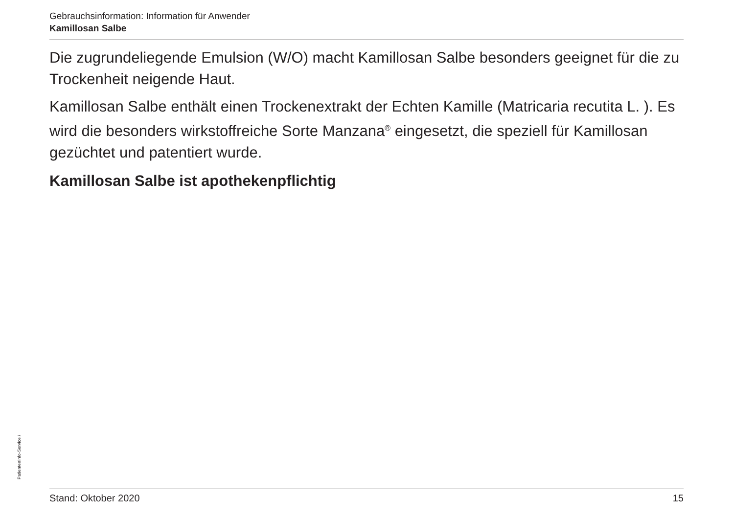Gebrauchsinformation: Information für Anwender
Kamillosan Salbe
Die zugrundeliegende Emulsion (W/O) macht Kamillosan Salbe besonders geeignet für die zu Trockenheit neigende Haut.
Kamillosan Salbe enthält einen Trockenextrakt der Echten Kamille (Matricaria recutita L. ). Es wird die besonders wirkstoffreiche Sorte Manzana<sup>®</sup> eingesetzt, die speziell für Kamillosan gezüchtet und patentiert wurde.
Kamillosan Salbe ist apothekenpflichtig
Stand: Oktober 2020 15
PatientenInfo-Service /